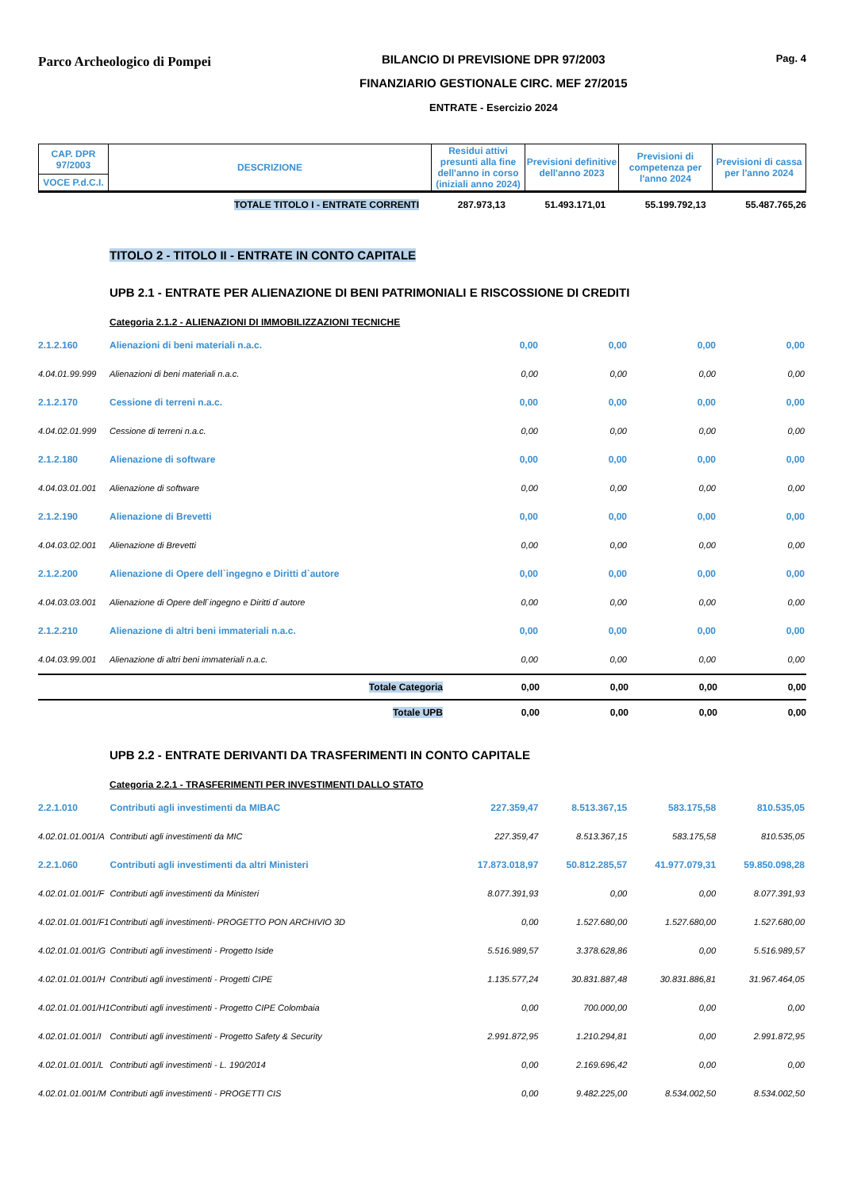Parco Archeologico di Pompei
BILANCIO DI PREVISIONE DPR 97/2003
FINANZIARIO GESTIONALE CIRC. MEF 27/2015
ENTRATE - Esercizio 2024
Pag. 4
| CAP. DPR 97/2003 | DESCRIZIONE | Residui attivi presunti alla fine dell'anno in corso (iniziali anno 2024) | Previsioni definitive dell'anno 2023 | Previsioni di competenza per l'anno 2024 | Previsioni di cassa per l'anno 2024 |
| VOCE P.d.C.I. | | | | | |
| TOTALE TITOLO I - ENTRATE CORRENTI | 287.973,13 | 51.493.171,01 | 55.199.792,13 | 55.487.765,26 |
TITOLO 2 - TITOLO II - ENTRATE IN CONTO CAPITALE
UPB 2.1 - ENTRATE PER ALIENAZIONE DI BENI PATRIMONIALI E RISCOSSIONE DI CREDITI
Categoria 2.1.2 - ALIENAZIONI DI IMMOBILIZZAZIONI TECNICHE
| 2.1.2.160 | Alienazioni di beni materiali n.a.c. | 0,00 | 0,00 | 0,00 | 0,00 |
| 4.04.01.99.999 | Alienazioni di beni materiali n.a.c. | 0,00 | 0,00 | 0,00 | 0,00 |
| 2.1.2.170 | Cessione di terreni n.a.c. | 0,00 | 0,00 | 0,00 | 0,00 |
| 4.04.02.01.999 | Cessione di terreni n.a.c. | 0,00 | 0,00 | 0,00 | 0,00 |
| 2.1.2.180 | Alienazione di software | 0,00 | 0,00 | 0,00 | 0,00 |
| 4.04.03.01.001 | Alienazione di software | 0,00 | 0,00 | 0,00 | 0,00 |
| 2.1.2.190 | Alienazione di Brevetti | 0,00 | 0,00 | 0,00 | 0,00 |
| 4.04.03.02.001 | Alienazione di Brevetti | 0,00 | 0,00 | 0,00 | 0,00 |
| 2.1.2.200 | Alienazione di Opere dell`ingegno e Diritti d`autore | 0,00 | 0,00 | 0,00 | 0,00 |
| 4.04.03.03.001 | Alienazione di Opere dell`ingegno e Diritti d`autore | 0,00 | 0,00 | 0,00 | 0,00 |
| 2.1.2.210 | Alienazione di altri beni immateriali n.a.c. | 0,00 | 0,00 | 0,00 | 0,00 |
| 4.04.03.99.001 | Alienazione di altri beni immateriali n.a.c. | 0,00 | 0,00 | 0,00 | 0,00 |
| | Totale Categoria | 0,00 | 0,00 | 0,00 | 0,00 |
| | Totale UPB | 0,00 | 0,00 | 0,00 | 0,00 |
UPB 2.2 - ENTRATE DERIVANTI DA TRASFERIMENTI IN CONTO CAPITALE
Categoria 2.2.1 - TRASFERIMENTI PER INVESTIMENTI DALLO STATO
| 2.2.1.010 | Contributi agli investimenti da MIBAC | 227.359,47 | 8.513.367,15 | 583.175,58 | 810.535,05 |
| 4.02.01.01.001/A | Contributi agli investimenti da MIC | 227.359,47 | 8.513.367,15 | 583.175,58 | 810.535,05 |
| 2.2.1.060 | Contributi agli investimenti da altri Ministeri | 17.873.018,97 | 50.812.285,57 | 41.977.079,31 | 59.850.098,28 |
| 4.02.01.01.001/F | Contributi agli investimenti da Ministeri | 8.077.391,93 | 0,00 | 0,00 | 8.077.391,93 |
| 4.02.01.01.001/F1 | Contributi agli investimenti- PROGETTO PON ARCHIVIO 3D | 0,00 | 1.527.680,00 | 1.527.680,00 | 1.527.680,00 |
| 4.02.01.01.001/G | Contributi agli investimenti - Progetto Iside | 5.516.989,57 | 3.378.628,86 | 0,00 | 5.516.989,57 |
| 4.02.01.01.001/H | Contributi agli investimenti - Progetti CIPE | 1.135.577,24 | 30.831.887,48 | 30.831.886,81 | 31.967.464,05 |
| 4.02.01.01.001/H1 | Contributi agli investimenti - Progetto CIPE Colombaia | 0,00 | 700.000,00 | 0,00 | 0,00 |
| 4.02.01.01.001/I | Contributi agli investimenti - Progetto Safety & Security | 2.991.872,95 | 1.210.294,81 | 0,00 | 2.991.872,95 |
| 4.02.01.01.001/L | Contributi agli investimenti - L. 190/2014 | 0,00 | 2.169.696,42 | 0,00 | 0,00 |
| 4.02.01.01.001/M | Contributi agli investimenti - PROGETTI CIS | 0,00 | 9.482.225,00 | 8.534.002,50 | 8.534.002,50 |